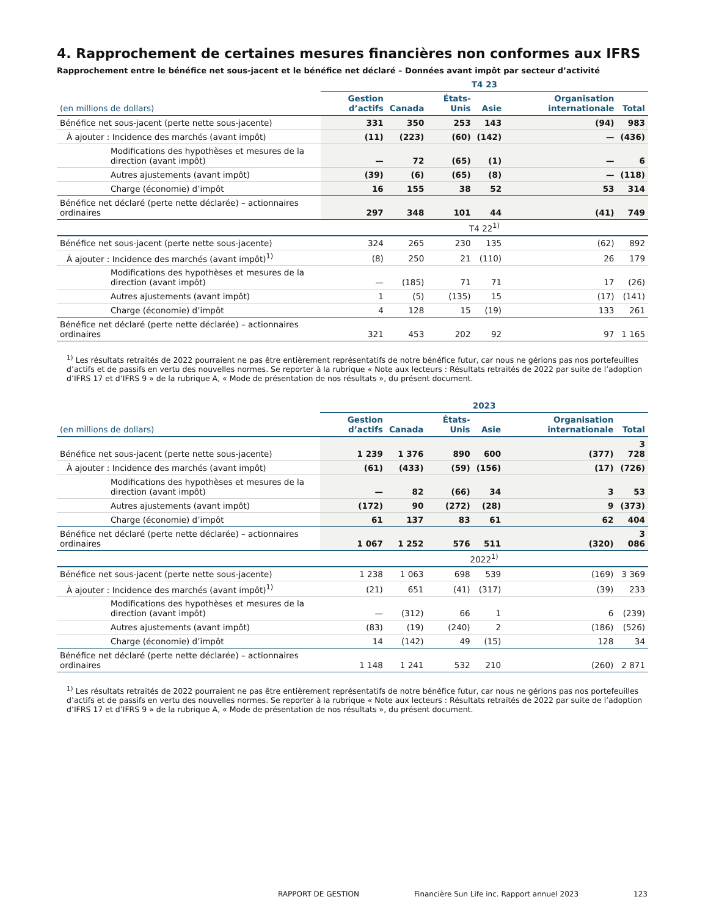4. Rapprochement de certaines mesures financières non conformes aux IFRS
Rapprochement entre le bénéfice net sous-jacent et le bénéfice net déclaré – Données avant impôt par secteur d’activité
| | T4 23 | | | | | |
| (en millions de dollars) | Gestion d’actifs | Canada | États-Unis | Asie | Organisation internationale | Total |
| Bénéfice net sous-jacent (perte nette sous-jacente) | 331 | 350 | 253 | 143 | (94) | 983 |
| À ajouter : Incidence des marchés (avant impôt) | (11) | (223) | (60) | (142) | — | (436) |
| Modifications des hypothèses et mesures de la direction (avant impôt) | — | 72 | (65) | (1) | — | 6 |
| Autres ajustements (avant impôt) | (39) | (6) | (65) | (8) | — | (118) |
| Charge (économie) d’impôt | 16 | 155 | 38 | 52 | 53 | 314 |
| Bénéfice net déclaré (perte nette déclarée) – actionnaires ordinaires | 297 | 348 | 101 | 44 | (41) | 749 |
| | T4 22<sup>1)</sup> | | | | | |
| Bénéfice net sous-jacent (perte nette sous-jacente) | 324 | 265 | 230 | 135 | (62) | 892 |
| À ajouter : Incidence des marchés (avant impôt)<sup>1)</sup> | (8) | 250 | 21 | (110) | 26 | 179 |
| Modifications des hypothèses et mesures de la direction (avant impôt) | — | (185) | 71 | 71 | 17 | (26) |
| Autres ajustements (avant impôt) | 1 | (5) | (135) | 15 | (17) | (141) |
| Charge (économie) d’impôt | 4 | 128 | 15 | (19) | 133 | 261 |
| Bénéfice net déclaré (perte nette déclarée) – actionnaires ordinaires | 321 | 453 | 202 | 92 | 97 | 1 165 |
<sup>1)</sup> Les résultats retraités de 2022 pourraient ne pas être entièrement représentatifs de notre bénéfice futur, car nous ne gérions pas nos portefeuilles d’actifs et de passifs en vertu des nouvelles normes. Se reporter à la rubrique « Note aux lecteurs : Résultats retraités de 2022 par suite de l’adoption d’IFRS 17 et d’IFRS 9 » de la rubrique A, « Mode de présentation de nos résultats », du présent document.
| | 2023 | | | | | |
| (en millions de dollars) | Gestion d’actifs | Canada | États-Unis | Asie | Organisation internationale | Total |
| Bénéfice net sous-jacent (perte nette sous-jacente) | 1 239 | 1 376 | 890 | 600 | (377) | 3 728 |
| À ajouter : Incidence des marchés (avant impôt) | (61) | (433) | (59) | (156) | (17) | (726) |
| Modifications des hypothèses et mesures de la direction (avant impôt) | — | 82 | (66) | 34 | 3 | 53 |
| Autres ajustements (avant impôt) | (172) | 90 | (272) | (28) | 9 | (373) |
| Charge (économie) d’impôt | 61 | 137 | 83 | 61 | 62 | 404 |
| Bénéfice net déclaré (perte nette déclarée) – actionnaires ordinaires | 1 067 | 1 252 | 576 | 511 | (320) | 3 086 |
| | 2022<sup>1)</sup> | | | | | |
| Bénéfice net sous-jacent (perte nette sous-jacente) | 1 238 | 1 063 | 698 | 539 | (169) | 3 369 |
| À ajouter : Incidence des marchés (avant impôt)<sup>1)</sup> | (21) | 651 | (41) | (317) | (39) | 233 |
| Modifications des hypothèses et mesures de la direction (avant impôt) | — | (312) | 66 | 1 | 6 | (239) |
| Autres ajustements (avant impôt) | (83) | (19) | (240) | 2 | (186) | (526) |
| Charge (économie) d’impôt | 14 | (142) | 49 | (15) | 128 | 34 |
| Bénéfice net déclaré (perte nette déclarée) – actionnaires ordinaires | 1 148 | 1 241 | 532 | 210 | (260) | 2 871 |
<sup>1)</sup> Les résultats retraités de 2022 pourraient ne pas être entièrement représentatifs de notre bénéfice futur, car nous ne gérions pas nos portefeuilles d’actifs et de passifs en vertu des nouvelles normes. Se reporter à la rubrique « Note aux lecteurs : Résultats retraités de 2022 par suite de l’adoption d’IFRS 17 et d’IFRS 9 » de la rubrique A, « Mode de présentation de nos résultats », du présent document.
RAPPORT DE GESTION Financière Sun Life inc. Rapport annuel 2023 123